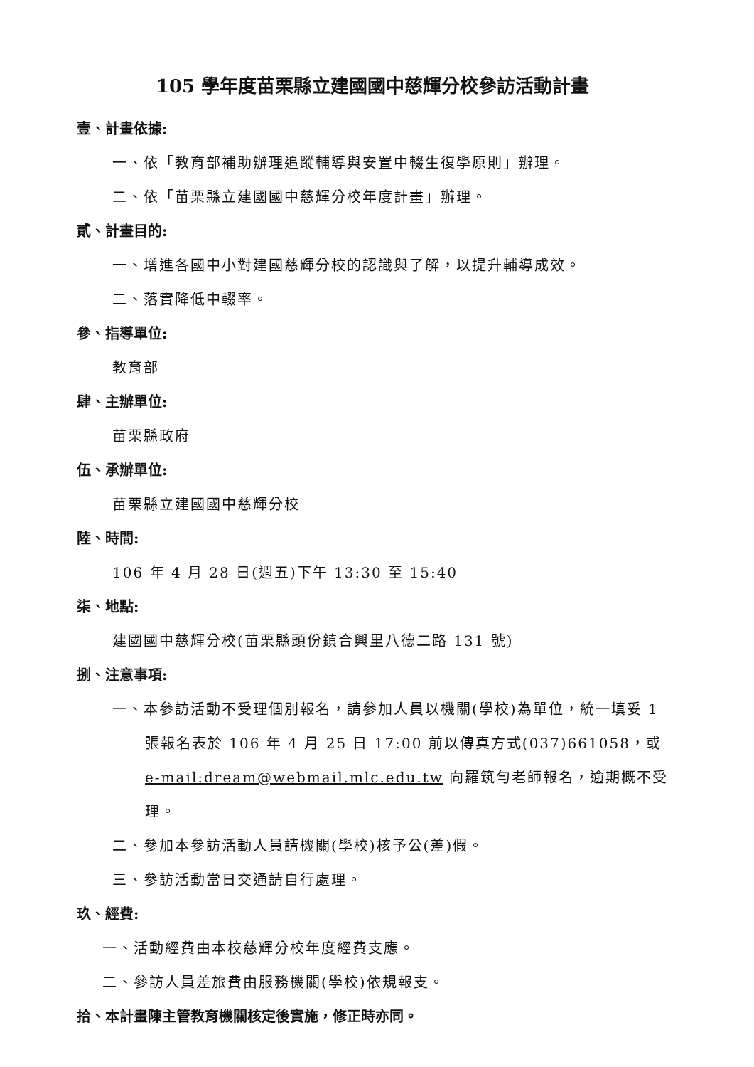105 學年度苗栗縣立建國國中慈輝分校參訪活動計畫
壹、計畫依據:
一、依「教育部補助辦理追蹤輔導與安置中輟生復學原則」辦理。
二、依「苗栗縣立建國國中慈輝分校年度計畫」辦理。
貳、計畫目的:
一、增進各國中小對建國慈輝分校的認識與了解，以提升輔導成效。
二、落實降低中輟率。
參、指導單位:
教育部
肆、主辦單位:
苗栗縣政府
伍、承辦單位:
苗栗縣立建國國中慈輝分校
陸、時間:
106 年 4 月 28 日(週五)下午 13:30 至 15:40
柒、地點:
建國國中慈輝分校(苗栗縣頭份鎮合興里八德二路 131 號)
捌、注意事項:
一、本參訪活動不受理個別報名，請參加人員以機關(學校)為單位，統一填妥 1 張報名表於 106 年 4 月 25 日 17:00 前以傳真方式(037)661058，或 e-mail:dream@webmail.mlc.edu.tw 向羅筑勻老師報名，逾期概不受理。
二、參加本參訪活動人員請機關(學校)核予公(差)假。
三、參訪活動當日交通請自行處理。
玖、經費:
一、活動經費由本校慈輝分校年度經費支應。
二、參訪人員差旅費由服務機關(學校)依規報支。
拾、本計畫陳主管教育機關核定後實施，修正時亦同。